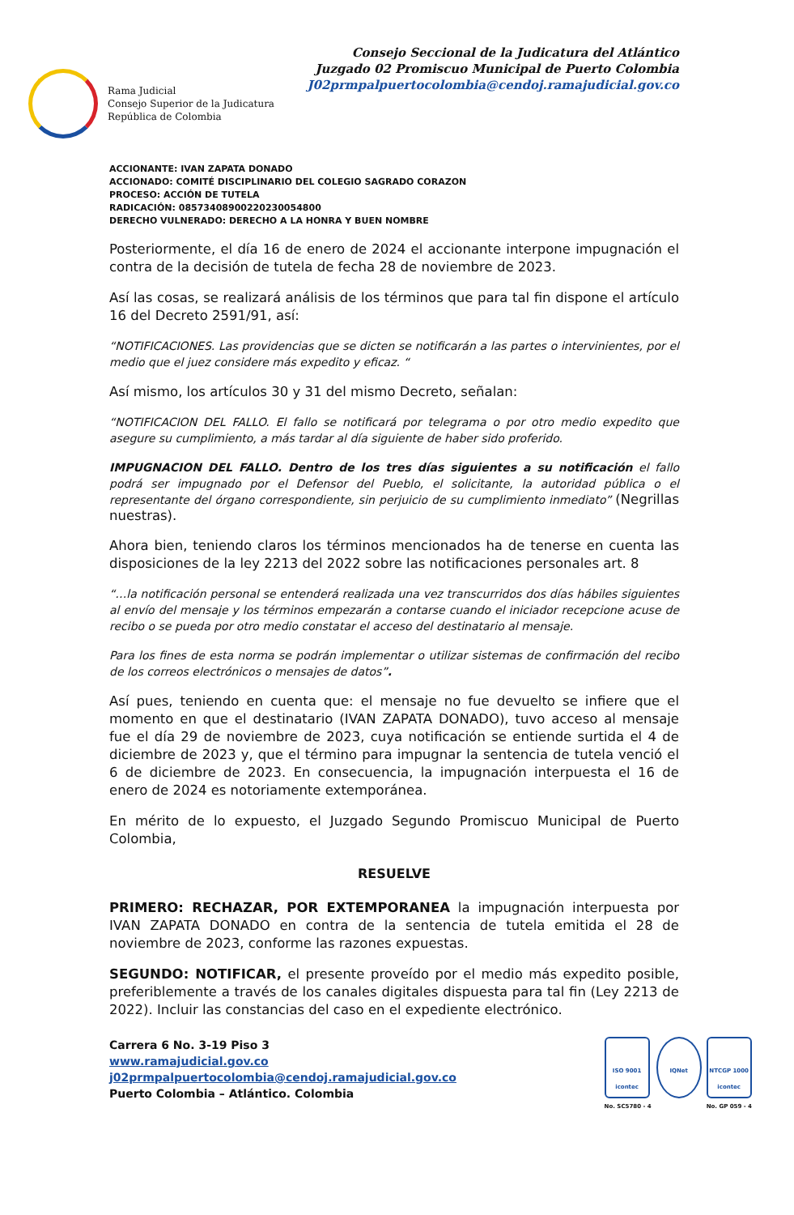Rama Judicial
Consejo Superior de la Judicatura
República de Colombia
Consejo Seccional de la Judicatura del Atlántico
Juzgado 02 Promiscuo Municipal de Puerto Colombia
J02prmpalpuertocolombia@cendoj.ramajudicial.gov.co
ACCIONANTE: IVAN ZAPATA DONADO
ACCIONADO: COMITÉ DISCIPLINARIO DEL COLEGIO SAGRADO CORAZON
PROCESO: ACCIÓN DE TUTELA
RADICACIÓN: 08573408900220230054800
DERECHO VULNERADO: DERECHO A LA HONRA Y BUEN NOMBRE
Posteriormente, el día 16 de enero de 2024 el accionante interpone impugnación el contra de la decisión de tutela de fecha 28 de noviembre de 2023.
Así las cosas, se realizará análisis de los términos que para tal fin dispone el artículo 16 del Decreto 2591/91, así:
“NOTIFICACIONES. Las providencias que se dicten se notificarán a las partes o intervinientes, por el medio que el juez considere más expedito y eficaz. “
Así mismo, los artículos 30 y 31 del mismo Decreto, señalan:
“NOTIFICACION DEL FALLO. El fallo se notificará por telegrama o por otro medio expedito que asegure su cumplimiento, a más tardar al día siguiente de haber sido proferido.
IMPUGNACION DEL FALLO. Dentro de los tres días siguientes a su notificación el fallo podrá ser impugnado por el Defensor del Pueblo, el solicitante, la autoridad pública o el representante del órgano correspondiente, sin perjuicio de su cumplimiento inmediato” (Negrillas nuestras).
Ahora bien, teniendo claros los términos mencionados ha de tenerse en cuenta las disposiciones de la ley 2213 del 2022 sobre las notificaciones personales art. 8
“…la notificación personal se entenderá realizada una vez transcurridos dos días hábiles siguientes al envío del mensaje y los términos empezarán a contarse cuando el iniciador recepcione acuse de recibo o se pueda por otro medio constatar el acceso del destinatario al mensaje.
Para los fines de esta norma se podrán implementar o utilizar sistemas de confirmación del recibo de los correos electrónicos o mensajes de datos”.
Así pues, teniendo en cuenta que: el mensaje no fue devuelto se infiere que el momento en que el destinatario (IVAN ZAPATA DONADO), tuvo acceso al mensaje fue el día 29 de noviembre de 2023, cuya notificación se entiende surtida el 4 de diciembre de 2023 y, que el término para impugnar la sentencia de tutela venció el 6 de diciembre de 2023. En consecuencia, la impugnación interpuesta el 16 de enero de 2024 es notoriamente extemporánea.
En mérito de lo expuesto, el Juzgado Segundo Promiscuo Municipal de Puerto Colombia,
RESUELVE
PRIMERO: RECHAZAR, POR EXTEMPORANEA la impugnación interpuesta por IVAN ZAPATA DONADO en contra de la sentencia de tutela emitida el 28 de noviembre de 2023, conforme las razones expuestas.
SEGUNDO: NOTIFICAR, el presente proveído por el medio más expedito posible, preferiblemente a través de los canales digitales dispuesta para tal fin (Ley 2213 de 2022). Incluir las constancias del caso en el expediente electrónico.
Carrera 6 No. 3-19 Piso 3
www.ramajudicial.gov.co
j02prmpalpuertocolombia@cendoj.ramajudicial.gov.co
Puerto Colombia – Atlántico. Colombia
ISO 9001
icontec
No. SC5780 - 4
IQNet NTCGP 1000
icontec
No. GP 059 - 4